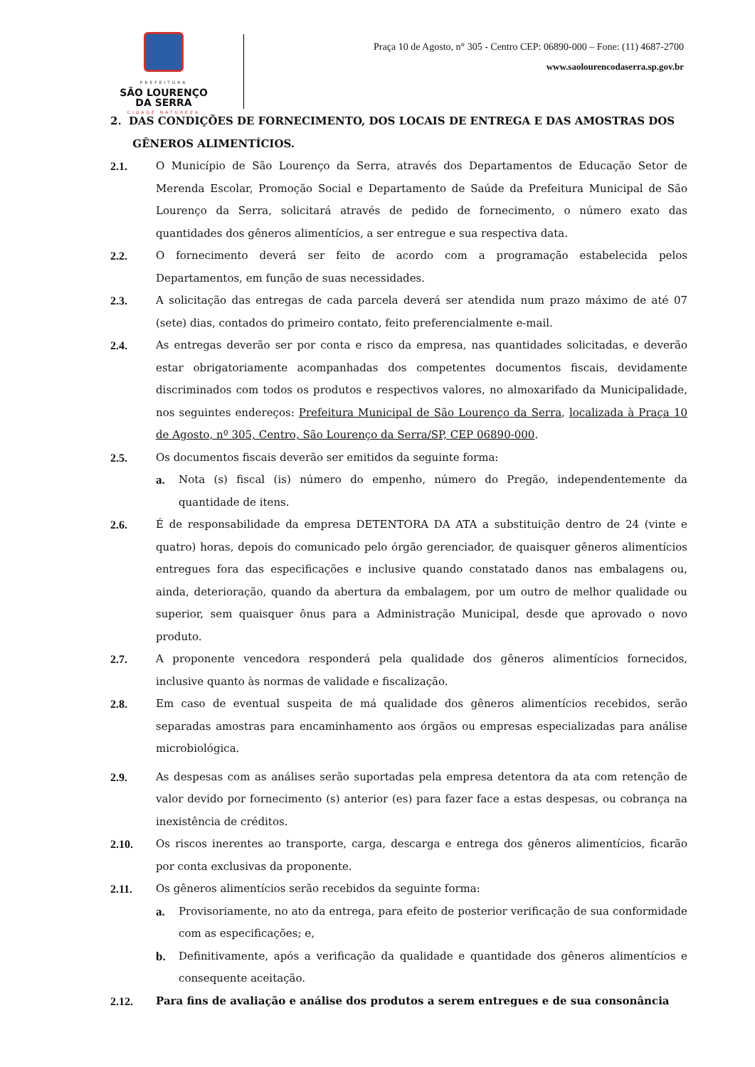PREFEITURA
SÃO LOURENÇO
DA SERRA
CIDADE NATUREZA
Praça 10 de Agosto, n° 305 - Centro CEP: 06890-000 – Fone: (11) 4687-2700
www.saolourencodaserra.sp.gov.br
2. DAS CONDIÇÕES DE FORNECIMENTO, DOS LOCAIS DE ENTREGA E DAS AMOSTRAS DOS
GÊNEROS ALIMENTÍCIOS.
2.1. O Município de São Lourenço da Serra, através dos Departamentos de Educação Setor de Merenda Escolar, Promoção Social e Departamento de Saúde da Prefeitura Municipal de São Lourenço da Serra, solicitará através de pedido de fornecimento, o número exato das quantidades dos gêneros alimentícios, a ser entregue e sua respectiva data.
2.2. O fornecimento deverá ser feito de acordo com a programação estabelecida pelos Departamentos, em função de suas necessidades.
2.3. A solicitação das entregas de cada parcela deverá ser atendida num prazo máximo de até 07 (sete) dias, contados do primeiro contato, feito preferencialmente e-mail.
2.4. As entregas deverão ser por conta e risco da empresa, nas quantidades solicitadas, e deverão estar obrigatoriamente acompanhadas dos competentes documentos fiscais, devidamente discriminados com todos os produtos e respectivos valores, no almoxarifado da Municipalidade, nos seguintes endereços: Prefeitura Municipal de São Lourenço da Serra, localizada à Praça 10 de Agosto, nº 305, Centro, São Lourenço da Serra/SP, CEP 06890-000.
2.5. Os documentos fiscais deverão ser emitidos da seguinte forma:
a. Nota (s) fiscal (is) número do empenho, número do Pregão, independentemente da quantidade de itens.
2.6. É de responsabilidade da empresa DETENTORA DA ATA a substituição dentro de 24 (vinte e quatro) horas, depois do comunicado pelo órgão gerenciador, de quaisquer gêneros alimentícios entregues fora das especificações e inclusive quando constatado danos nas embalagens ou, ainda, deterioração, quando da abertura da embalagem, por um outro de melhor qualidade ou superior, sem quaisquer ônus para a Administração Municipal, desde que aprovado o novo produto.
2.7. A proponente vencedora responderá pela qualidade dos gêneros alimentícios fornecidos, inclusive quanto às normas de validade e fiscalização.
2.8. Em caso de eventual suspeita de má qualidade dos gêneros alimentícios recebidos, serão separadas amostras para encaminhamento aos órgãos ou empresas especializadas para análise microbiológica.
2.9. As despesas com as análises serão suportadas pela empresa detentora da ata com retenção de valor devido por fornecimento (s) anterior (es) para fazer face a estas despesas, ou cobrança na inexistência de créditos.
2.10. Os riscos inerentes ao transporte, carga, descarga e entrega dos gêneros alimentícios, ficarão por conta exclusivas da proponente.
2.11. Os gêneros alimentícios serão recebidos da seguinte forma:
a. Provisoriamente, no ato da entrega, para efeito de posterior verificação de sua conformidade com as especificações; e,
b. Definitivamente, após a verificação da qualidade e quantidade dos gêneros alimentícios e consequente aceitação.
2.12. Para fins de avaliação e análise dos produtos a serem entregues e de sua consonância